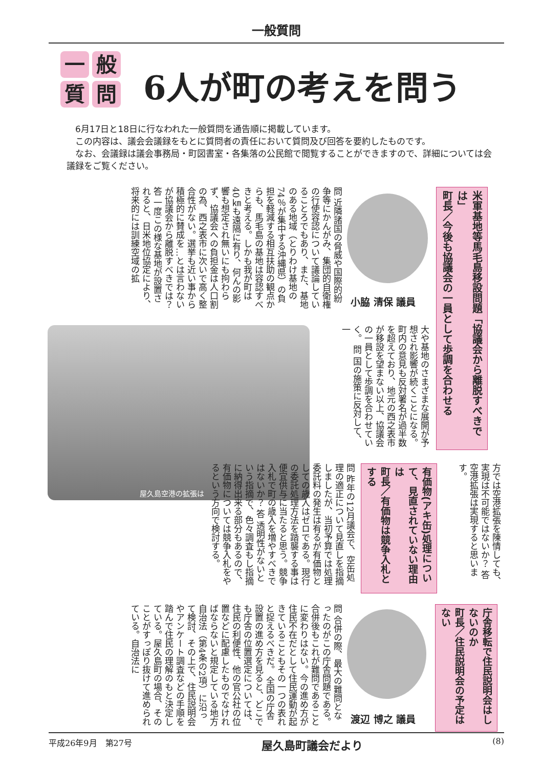一般質問
一般質問
6人が町の考えを問う
　6月17日と18日に行なわれた一般質問を通告順に掲載しています。
　この内容は、議会会議録をもとに質問者の責任において質問及び回答を要約したものです。
　なお、会議録は議会事務局・町図書室・各集落の公民館で閲覧することができますので、詳細については会議録をご覧ください。
米軍基地等馬毛島移設問題「協議会から離脱すべきでは」
町長／今後も協議会の一員として歩調を合わせる
小脇 清保 議員
問 近隣諸国の脅威や国際的紛争等にかんがみ、集団的自衛権の行使容認について議論していることろでもあり、また、基地のある地域（とりわけ基地の74％が集中する沖縄県）の負担を軽減する相互扶助の観点からも、馬毛島の基地は容認すべきと考える。しかも我が町は40㎞も遠隔に有り、何んの影響も想定され無いにも拘わらず、協議会への負担金は人口割の為、西之表市に次いで高く整合性がない。選挙も近い事から積極的に賛成を…とは言わないが協議会から離脱すべきでは？ 答 一度この様な基地が設置されると、日米地位協定により、将来的には訓練空域の拡
大や基地のさまざまな展開が予想され影響が続くことになる。町内の意見も反対署名が過半数を超えており、地元の西之表市が移設を望まない以上、協議会の一員として歩調を合わせていく。 問 国の施策に反対して、一
屋久島空港の拡張は
方では空港拡張を陳情しても、実現は不可能ではないか？ 答 空港拡張は実現すると思います。
有価物(アキ缶)処理について、見直されていない理由は
町長／有価物は競争入札とする
問 昨年の12月議会で、空缶処理の適正について見直しを指摘しましたが、当初予算では処理委託料の発生は有るが有価物としての歳入はゼロである。現行の委託処理方法を踏襲する事は便宜供与に当たると思う。競争入札で町の歳入を増やすべきではないか？ 答 透明性がないという指摘で、色々調査もし指摘に納得出来る部分もあるので、有価物については競争入札をやるという方向で検討する。
庁舎移転で住民説明会はしないのか
町長／住民説明会の予定はない
渡辺 博之 議員
問 合併の際、最大の難問となったのがこの庁舎問題である。合併後もこれが難問であることに変わりはない。今の進め方が住民不在だとして住民運動が起きていることもその一つの表れと捉えるべきだ。 全国の庁舎設置の進め方を見ると、どこでも庁舎の位置選定については、住民の利便性、他の官公社の位置などに配慮したものでなければならないと規定している地方自治法（第4条の2項）に沿って検討、その上で、住民説明会やアンケート調査などの手順を踏んで住民の理解のもと決定している。屋久島町の場合、そのことがすっぽり抜けて進められている。自治法に
平成26年9月　第27号 屋久島町議会だより (8)